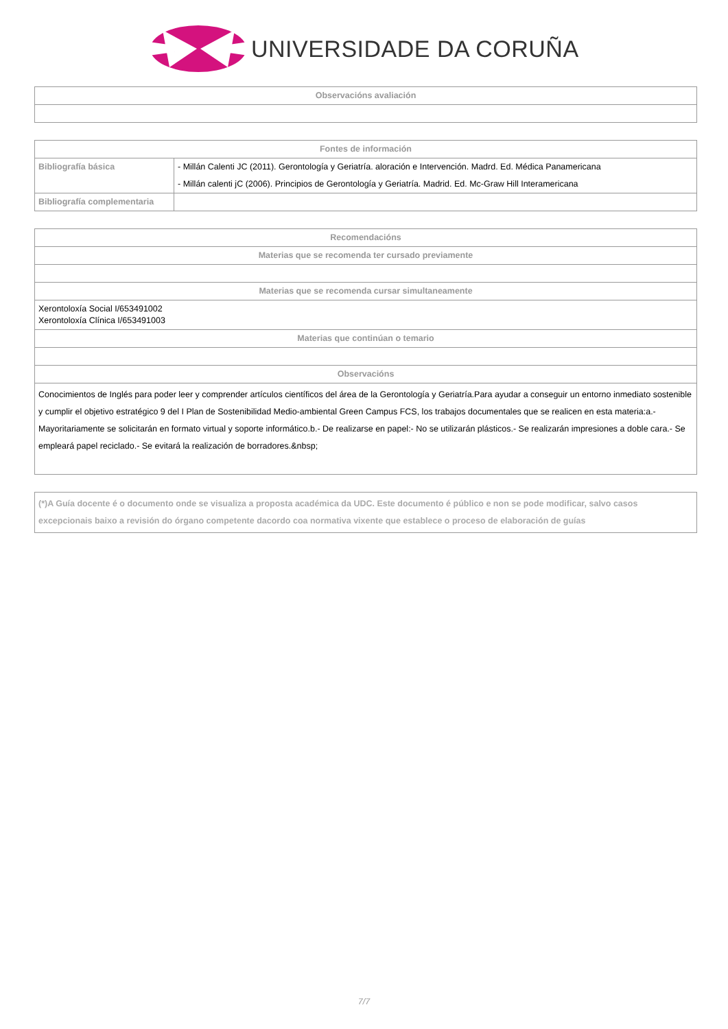UNIVERSIDADE DA CORUÑA
| Observacións avaliación |
| --- |
| Fontes de información | |
| --- | --- |
| Bibliografía básica | - Millán Calenti JC (2011). Gerontología y Geriatría. aloración e Intervención. Madrd. Ed. Médica Panamericana |
| | - Millán calenti jC (2006). Principios de Gerontología y Geriatría. Madrid. Ed. Mc-Graw Hill Interamericana |
| Bibliografía complementaria | |
| Recomendacións |
| --- |
| Materias que se recomenda ter cursado previamente |
| Materias que se recomenda cursar simultaneamente |
| Xerontoloxía Social I/653491002 Xerontoloxía Clínica I/653491003 |
| Materias que continúan o temario |
| Observacións |
| Conocimientos de Inglés para poder leer y comprender artículos científicos del área de la Gerontología y Geriatría.Para ayudar a conseguir un entorno inmediato sostenible y cumplir el objetivo estratégico 9 del I Plan de Sostenibilidad Medio-ambiental Green Campus FCS, los trabajos documentales que se realicen en esta materia:a.- Mayoritariamente se solicitarán en formato virtual y soporte informático.b.- De realizarse en papel:- No se utilizarán plásticos.- Se realizarán impresiones a doble cara.- Se empleará papel reciclado.- Se evitará la realización de borradores.&nbsp; |
| (*)A Guía docente é o documento onde se visualiza a proposta académica da UDC. Este documento é público e non se pode modificar, salvo casos excepcionais baixo a revisión do órgano competente dacordo coa normativa vixente que establece o proceso de elaboración de guías |
7/7